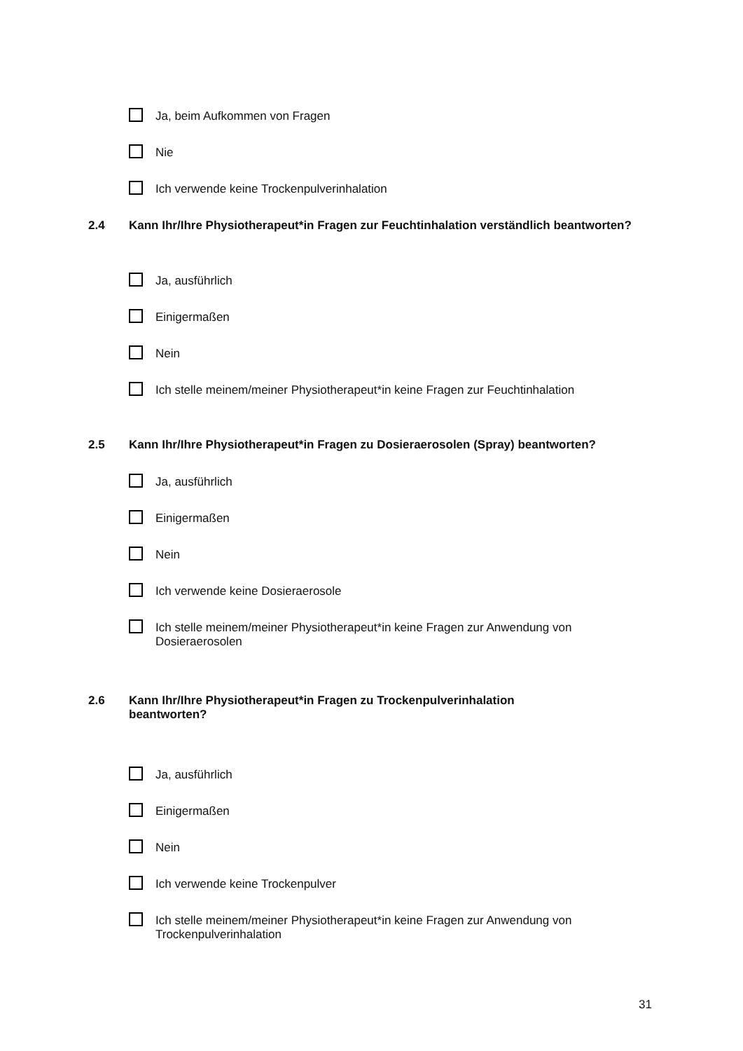Ja, beim Aufkommen von Fragen
Nie
Ich verwende keine Trockenpulverinhalation
2.4 Kann Ihr/Ihre Physiotherapeut*in Fragen zur Feuchtinhalation verständlich beantworten?
Ja, ausführlich
Einigermaßen
Nein
Ich stelle meinem/meiner Physiotherapeut*in keine Fragen zur Feuchtinhalation
2.5 Kann Ihr/Ihre Physiotherapeut*in Fragen zu Dosieraerosolen (Spray) beantworten?
Ja, ausführlich
Einigermaßen
Nein
Ich verwende keine Dosieraerosole
Ich stelle meinem/meiner Physiotherapeut*in keine Fragen zur Anwendung von Dosieraerosolen
2.6 Kann Ihr/Ihre Physiotherapeut*in Fragen zu Trockenpulverinhalation
beantworten?
Ja, ausführlich
Einigermaßen
Nein
Ich verwende keine Trockenpulver
Ich stelle meinem/meiner Physiotherapeut*in keine Fragen zur Anwendung von Trockenpulverinhalation
31